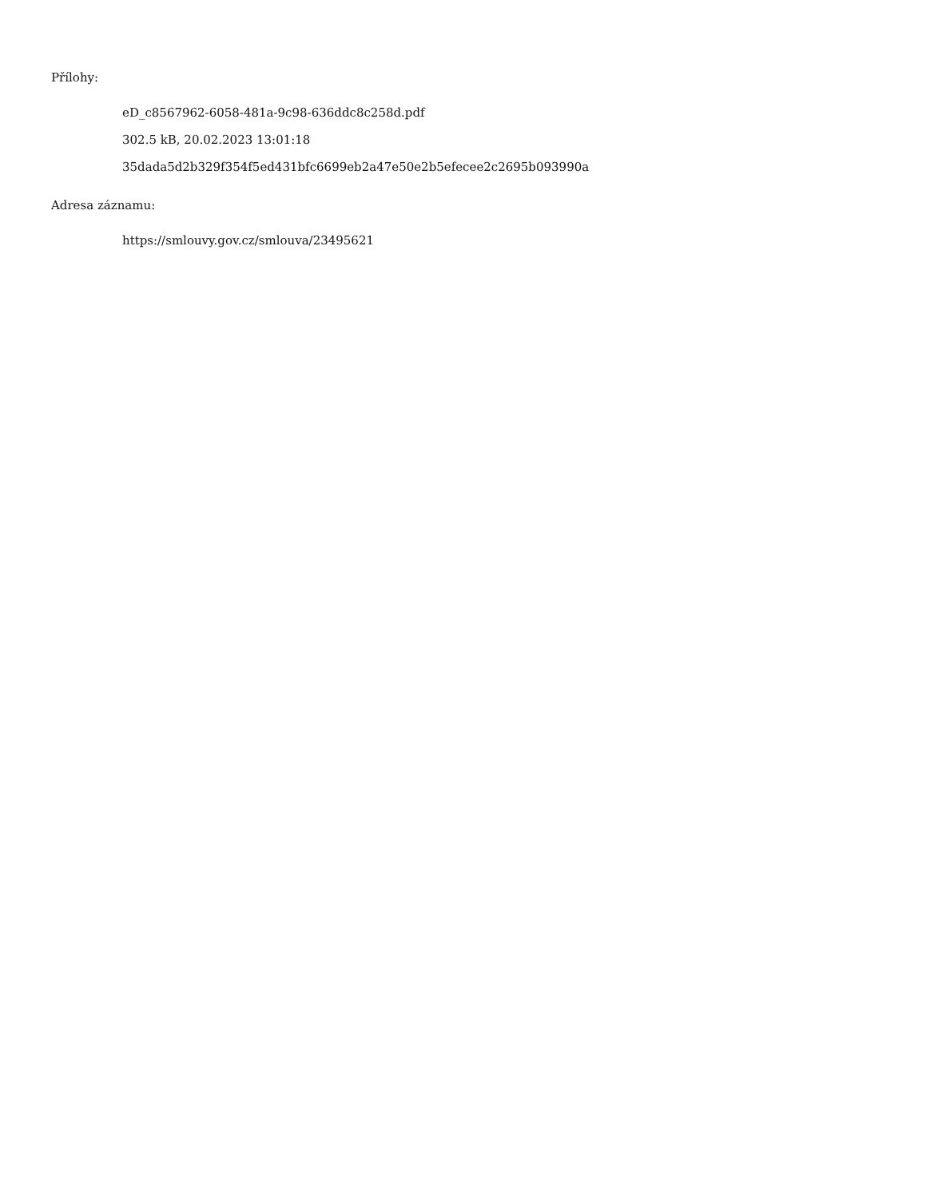Přílohy:
eD_c8567962-6058-481a-9c98-636ddc8c258d.pdf
302.5 kB, 20.02.2023 13:01:18
35dada5d2b329f354f5ed431bfc6699eb2a47e50e2b5efecee2c2695b093990a
Adresa záznamu:
https://smlouvy.gov.cz/smlouva/23495621